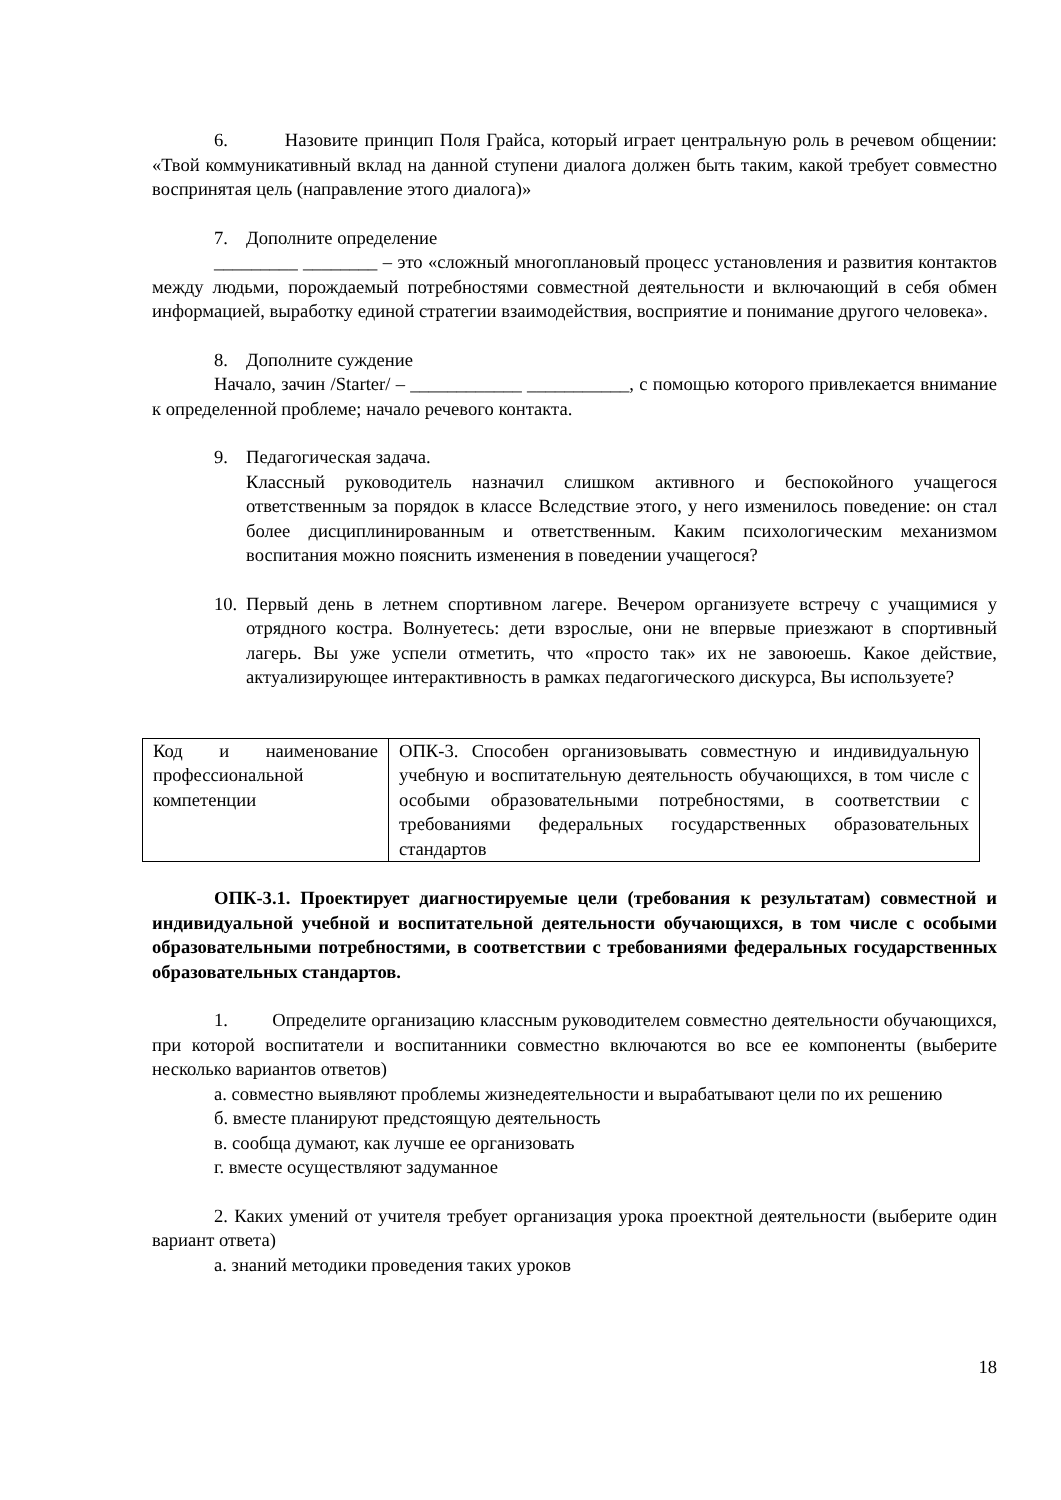6. Назовите принцип Поля Грайса, который играет центральную роль в речевом общении: «Твой коммуникативный вклад на данной ступени диалога должен быть таким, какой требует совместно воспринятая цель (направление этого диалога)»
7. Дополните определение
_________ ________ – это «сложный многоплановый процесс установления и развития контактов между людьми, порождаемый потребностями совместной деятельности и включающий в себя обмен информацией, выработку единой стратегии взаимодействия, восприятие и понимание другого человека».
8. Дополните суждение
Начало, зачин /Starter/ – ____________ ___________, с помощью которого привлекается внимание к определенной проблеме; начало речевого контакта.
9. Педагогическая задача.
Классный руководитель назначил слишком активного и беспокойного учащегося ответственным за порядок в классе Вследствие этого, у него изменилось поведение: он стал более дисциплинированным и ответственным. Каким психологическим механизмом воспитания можно пояснить изменения в поведении учащегося?
10. Первый день в летнем спортивном лагере. Вечером организуете встречу с учащимися у отрядного костра. Волнуетесь: дети взрослые, они не впервые приезжают в спортивный лагерь. Вы уже успели отметить, что «просто так» их не завоюешь. Какое действие, актуализирующее интерактивность в рамках педагогического дискурса, Вы используете?
| Код и наименование профессиональной компетенции | ОПК-3. Способен организовывать совместную и индивидуальную учебную и воспитательную деятельность обучающихся, в том числе с особыми образовательными потребностями, в соответствии с требованиями федеральных государственных образовательных стандартов |
ОПК-3.1. Проектирует диагностируемые цели (требования к результатам) совместной и индивидуальной учебной и воспитательной деятельности обучающихся, в том числе с особыми образовательными потребностями, в соответствии с требованиями федеральных государственных образовательных стандартов.
1. Определите организацию классным руководителем совместно деятельности обучающихся, при которой воспитатели и воспитанники совместно включаются во все ее компоненты (выберите несколько вариантов ответов)
а. совместно выявляют проблемы жизнедеятельности и вырабатывают цели по их решению
б. вместе планируют предстоящую деятельность
в. сообща думают, как лучше ее организовать
г. вместе осуществляют задуманное
2. Каких умений от учителя требует организация урока проектной деятельности (выберите один вариант ответа)
а. знаний методики проведения таких уроков
18